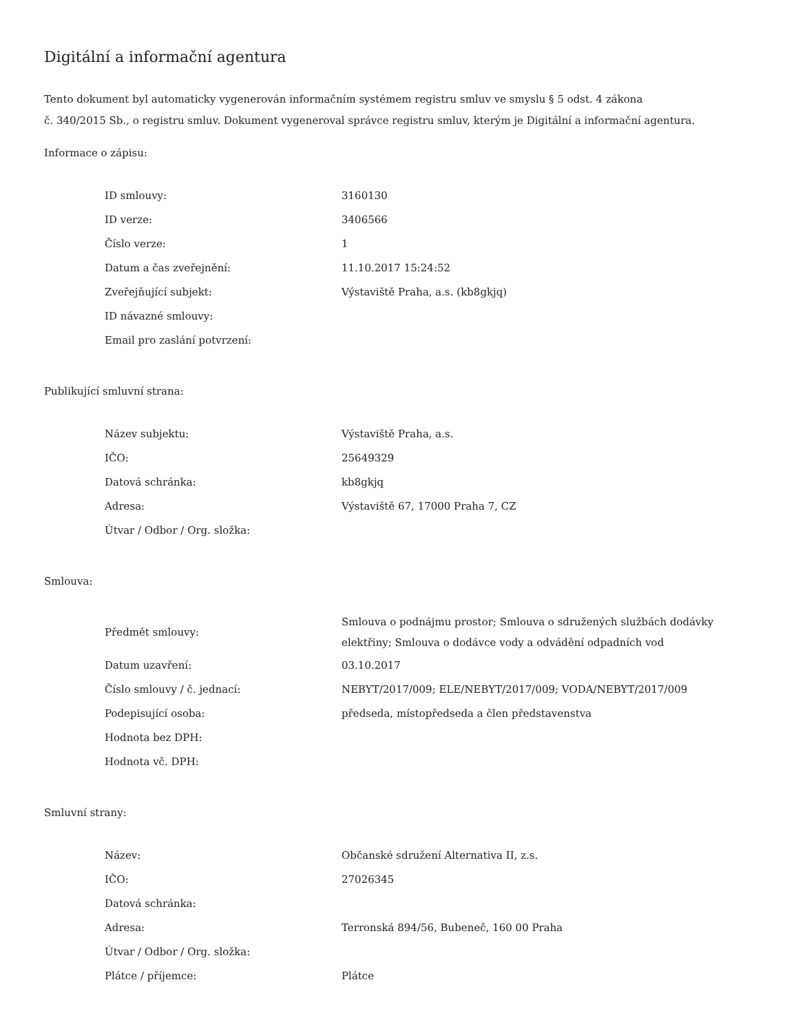Digitální a informační agentura
Tento dokument byl automaticky vygenerován informačním systémem registru smluv ve smyslu § 5 odst. 4 zákona
č. 340/2015 Sb., o registru smluv. Dokument vygeneroval správce registru smluv, kterým je Digitální a informační agentura.
Informace o zápisu:
| ID smlouvy: | 3160130 |
| ID verze: | 3406566 |
| Číslo verze: | 1 |
| Datum a čas zveřejnění: | 11.10.2017 15:24:52 |
| Zveřejňující subjekt: | Výstaviště Praha, a.s. (kb8gkjq) |
| ID návazné smlouvy: | |
| Email pro zaslání potvrzení: | |
Publikující smluvní strana:
| Název subjektu: | Výstaviště Praha, a.s. |
| IČO: | 25649329 |
| Datová schránka: | kb8gkjq |
| Adresa: | Výstaviště 67, 17000 Praha 7, CZ |
| Útvar / Odbor / Org. složka: | |
Smlouva:
| Předmět smlouvy: | Smlouva o podnájmu prostor; Smlouva o sdružených službách dodávky elektřiny; Smlouva o dodávce vody a odvádění odpadních vod |
| Datum uzavření: | 03.10.2017 |
| Číslo smlouvy / č. jednací: | NEBYT/2017/009; ELE/NEBYT/2017/009; VODA/NEBYT/2017/009 |
| Podepisující osoba: | předseda, místopředseda a člen představenstva |
| Hodnota bez DPH: | |
| Hodnota vč. DPH: | |
Smluvní strany:
| Název: | Občanské sdružení Alternativa II, z.s. |
| IČO: | 27026345 |
| Datová schránka: | |
| Adresa: | Terronská 894/56, Bubeneč, 160 00 Praha |
| Útvar / Odbor / Org. složka: | |
| Plátce / příjemce: | Plátce |